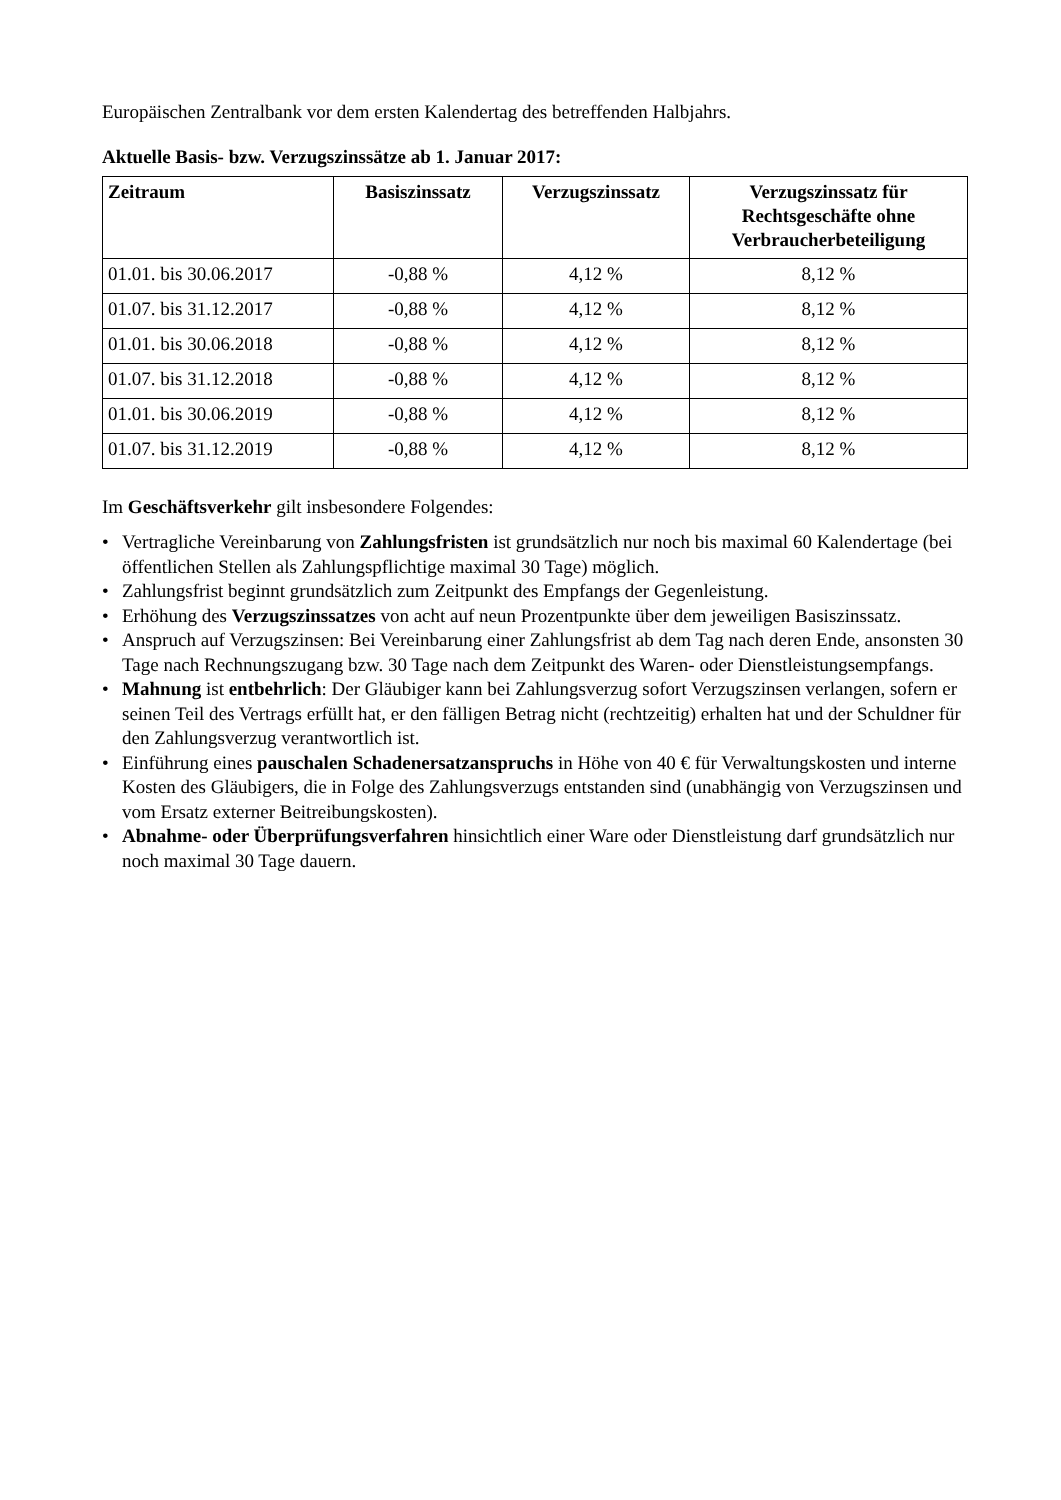Europäischen Zentralbank vor dem ersten Kalendertag des betreffenden Halbjahrs.
Aktuelle Basis- bzw. Verzugszinssätze ab 1. Januar 2017:
| Zeitraum | Basiszinssatz | Verzugszinssatz | Verzugszinssatz für Rechtsgeschäfte ohne Verbraucherbeteiligung |
| --- | --- | --- | --- |
| 01.01. bis 30.06.2017 | -0,88 % | 4,12 % | 8,12 % |
| 01.07. bis 31.12.2017 | -0,88 % | 4,12 % | 8,12 % |
| 01.01. bis 30.06.2018 | -0,88 % | 4,12 % | 8,12 % |
| 01.07. bis 31.12.2018 | -0,88 % | 4,12 % | 8,12 % |
| 01.01. bis 30.06.2019 | -0,88 % | 4,12 % | 8,12 % |
| 01.07. bis 31.12.2019 | -0,88 % | 4,12 % | 8,12 % |
Im Geschäftsverkehr gilt insbesondere Folgendes:
• Vertragliche Vereinbarung von Zahlungsfristen ist grundsätzlich nur noch bis maximal 60 Kalendertage (bei öffentlichen Stellen als Zahlungspflichtige maximal 30 Tage) möglich.
• Zahlungsfrist beginnt grundsätzlich zum Zeitpunkt des Empfangs der Gegenleistung.
• Erhöhung des Verzugszinssatzes von acht auf neun Prozentpunkte über dem jeweiligen Basiszinssatz.
• Anspruch auf Verzugszinsen: Bei Vereinbarung einer Zahlungsfrist ab dem Tag nach deren Ende, ansonsten 30 Tage nach Rechnungszugang bzw. 30 Tage nach dem Zeitpunkt des Waren- oder Dienstleistungsempfangs.
• Mahnung ist entbehrlich: Der Gläubiger kann bei Zahlungsverzug sofort Verzugszinsen verlangen, sofern er seinen Teil des Vertrags erfüllt hat, er den fälligen Betrag nicht (rechtzeitig) erhalten hat und der Schuldner für den Zahlungsverzug verantwortlich ist.
• Einführung eines pauschalen Schadenersatzanspruchs in Höhe von 40 € für Verwaltungskosten und interne Kosten des Gläubigers, die in Folge des Zahlungsverzugs entstanden sind (unabhängig von Verzugszinsen und vom Ersatz externer Beitreibungskosten).
• Abnahme- oder Überprüfungsverfahren hinsichtlich einer Ware oder Dienstleistung darf grundsätzlich nur noch maximal 30 Tage dauern.